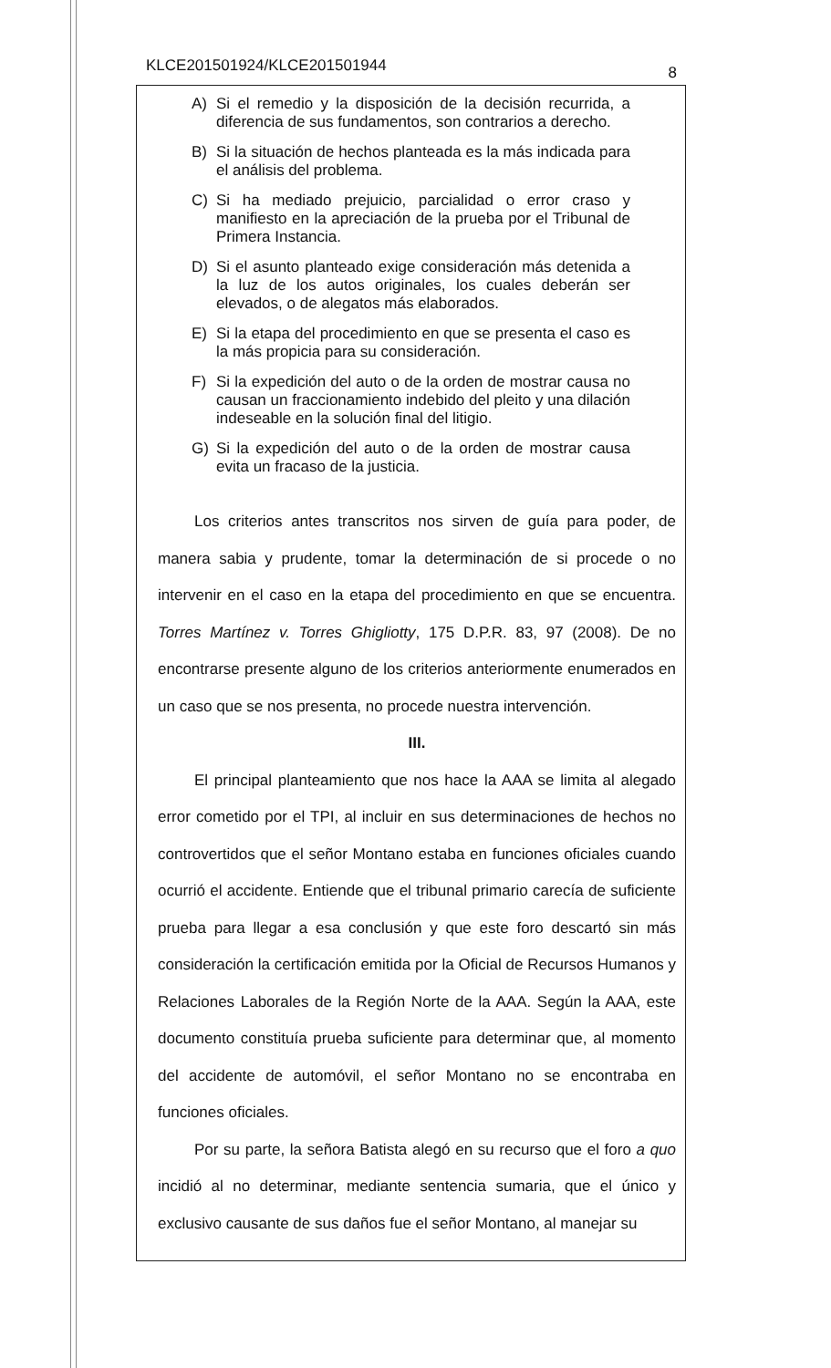KLCE201501924/KLCE201501944 8
A) Si el remedio y la disposición de la decisión recurrida, a diferencia de sus fundamentos, son contrarios a derecho.
B) Si la situación de hechos planteada es la más indicada para el análisis del problema.
C) Si ha mediado prejuicio, parcialidad o error craso y manifiesto en la apreciación de la prueba por el Tribunal de Primera Instancia.
D) Si el asunto planteado exige consideración más detenida a la luz de los autos originales, los cuales deberán ser elevados, o de alegatos más elaborados.
E) Si la etapa del procedimiento en que se presenta el caso es la más propicia para su consideración.
F) Si la expedición del auto o de la orden de mostrar causa no causan un fraccionamiento indebido del pleito y una dilación indeseable en la solución final del litigio.
G) Si la expedición del auto o de la orden de mostrar causa evita un fracaso de la justicia.
Los criterios antes transcritos nos sirven de guía para poder, de manera sabia y prudente, tomar la determinación de si procede o no intervenir en el caso en la etapa del procedimiento en que se encuentra. Torres Martínez v. Torres Ghigliotty, 175 D.P.R. 83, 97 (2008). De no encontrarse presente alguno de los criterios anteriormente enumerados en un caso que se nos presenta, no procede nuestra intervención.
III.
El principal planteamiento que nos hace la AAA se limita al alegado error cometido por el TPI, al incluir en sus determinaciones de hechos no controvertidos que el señor Montano estaba en funciones oficiales cuando ocurrió el accidente. Entiende que el tribunal primario carecía de suficiente prueba para llegar a esa conclusión y que este foro descartó sin más consideración la certificación emitida por la Oficial de Recursos Humanos y Relaciones Laborales de la Región Norte de la AAA. Según la AAA, este documento constituía prueba suficiente para determinar que, al momento del accidente de automóvil, el señor Montano no se encontraba en funciones oficiales.
Por su parte, la señora Batista alegó en su recurso que el foro a quo incidió al no determinar, mediante sentencia sumaria, que el único y exclusivo causante de sus daños fue el señor Montano, al manejar su